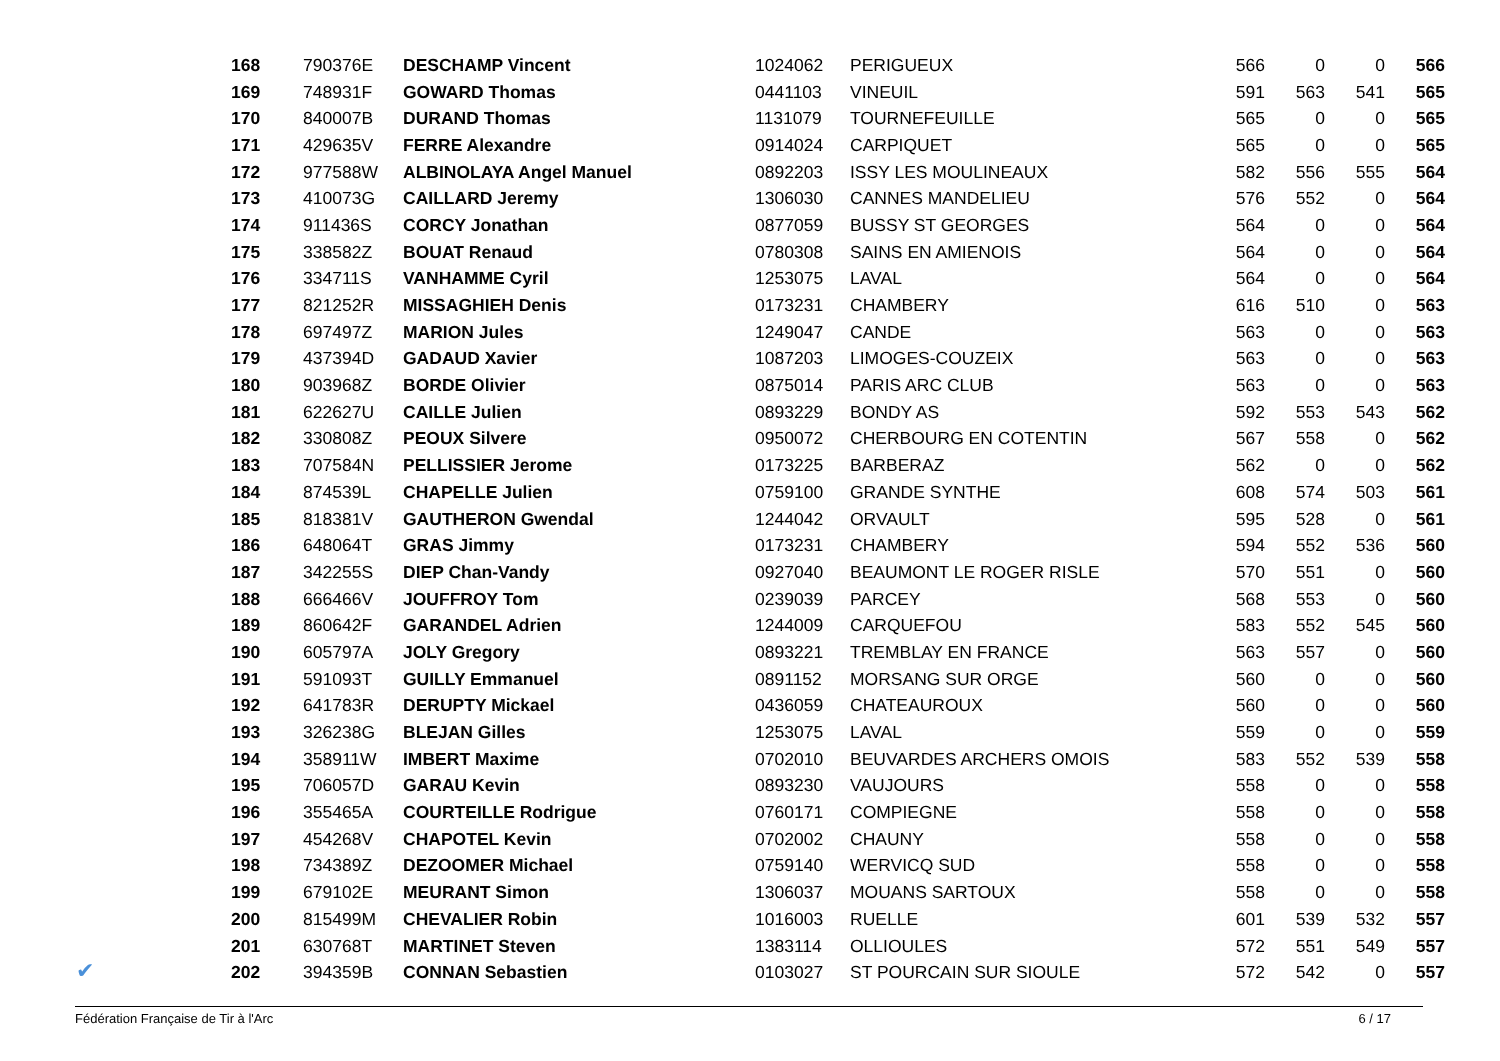| 168 | 790376E | DESCHAMP Vincent | 1024062 | PERIGUEUX | 566 | 0 | 0 | 566 |
| 169 | 748931F | GOWARD Thomas | 0441103 | VINEUIL | 591 | 563 | 541 | 565 |
| 170 | 840007B | DURAND Thomas | 1131079 | TOURNEFEUILLE | 565 | 0 | 0 | 565 |
| 171 | 429635V | FERRE Alexandre | 0914024 | CARPIQUET | 565 | 0 | 0 | 565 |
| 172 | 977588W | ALBINOLAYA Angel Manuel | 0892203 | ISSY LES MOULINEAUX | 582 | 556 | 555 | 564 |
| 173 | 410073G | CAILLARD Jeremy | 1306030 | CANNES MANDELIEU | 576 | 552 | 0 | 564 |
| 174 | 911436S | CORCY Jonathan | 0877059 | BUSSY ST GEORGES | 564 | 0 | 0 | 564 |
| 175 | 338582Z | BOUAT Renaud | 0780308 | SAINS EN AMIENOIS | 564 | 0 | 0 | 564 |
| 176 | 334711S | VANHAMME Cyril | 1253075 | LAVAL | 564 | 0 | 0 | 564 |
| 177 | 821252R | MISSAGHIEH Denis | 0173231 | CHAMBERY | 616 | 510 | 0 | 563 |
| 178 | 697497Z | MARION Jules | 1249047 | CANDE | 563 | 0 | 0 | 563 |
| 179 | 437394D | GADAUD Xavier | 1087203 | LIMOGES-COUZEIX | 563 | 0 | 0 | 563 |
| 180 | 903968Z | BORDE Olivier | 0875014 | PARIS ARC CLUB | 563 | 0 | 0 | 563 |
| 181 | 622627U | CAILLE Julien | 0893229 | BONDY AS | 592 | 553 | 543 | 562 |
| 182 | 330808Z | PEOUX Silvere | 0950072 | CHERBOURG EN COTENTIN | 567 | 558 | 0 | 562 |
| 183 | 707584N | PELLISSIER Jerome | 0173225 | BARBERAZ | 562 | 0 | 0 | 562 |
| 184 | 874539L | CHAPELLE Julien | 0759100 | GRANDE SYNTHE | 608 | 574 | 503 | 561 |
| 185 | 818381V | GAUTHERON Gwendal | 1244042 | ORVAULT | 595 | 528 | 0 | 561 |
| 186 | 648064T | GRAS Jimmy | 0173231 | CHAMBERY | 594 | 552 | 536 | 560 |
| 187 | 342255S | DIEP Chan-Vandy | 0927040 | BEAUMONT LE ROGER RISLE | 570 | 551 | 0 | 560 |
| 188 | 666466V | JOUFFROY Tom | 0239039 | PARCEY | 568 | 553 | 0 | 560 |
| 189 | 860642F | GARANDEL Adrien | 1244009 | CARQUEFOU | 583 | 552 | 545 | 560 |
| 190 | 605797A | JOLY Gregory | 0893221 | TREMBLAY EN FRANCE | 563 | 557 | 0 | 560 |
| 191 | 591093T | GUILLY Emmanuel | 0891152 | MORSANG SUR ORGE | 560 | 0 | 0 | 560 |
| 192 | 641783R | DERUPTY Mickael | 0436059 | CHATEAUROUX | 560 | 0 | 0 | 560 |
| 193 | 326238G | BLEJAN Gilles | 1253075 | LAVAL | 559 | 0 | 0 | 559 |
| 194 | 358911W | IMBERT Maxime | 0702010 | BEUVARDES ARCHERS OMOIS | 583 | 552 | 539 | 558 |
| 195 | 706057D | GARAU Kevin | 0893230 | VAUJOURS | 558 | 0 | 0 | 558 |
| 196 | 355465A | COURTEILLE Rodrigue | 0760171 | COMPIEGNE | 558 | 0 | 0 | 558 |
| 197 | 454268V | CHAPOTEL Kevin | 0702002 | CHAUNY | 558 | 0 | 0 | 558 |
| 198 | 734389Z | DEZOOMER Michael | 0759140 | WERVICQ SUD | 558 | 0 | 0 | 558 |
| 199 | 679102E | MEURANT Simon | 1306037 | MOUANS SARTOUX | 558 | 0 | 0 | 558 |
| 200 | 815499M | CHEVALIER Robin | 1016003 | RUELLE | 601 | 539 | 532 | 557 |
| 201 | 630768T | MARTINET Steven | 1383114 | OLLIOULES | 572 | 551 | 549 | 557 |
| 202 | 394359B | CONNAN Sebastien | 0103027 | ST POURCAIN SUR SIOULE | 572 | 542 | 0 | 557 |
✔
Fédération Française de Tir à l'Arc 6 / 17